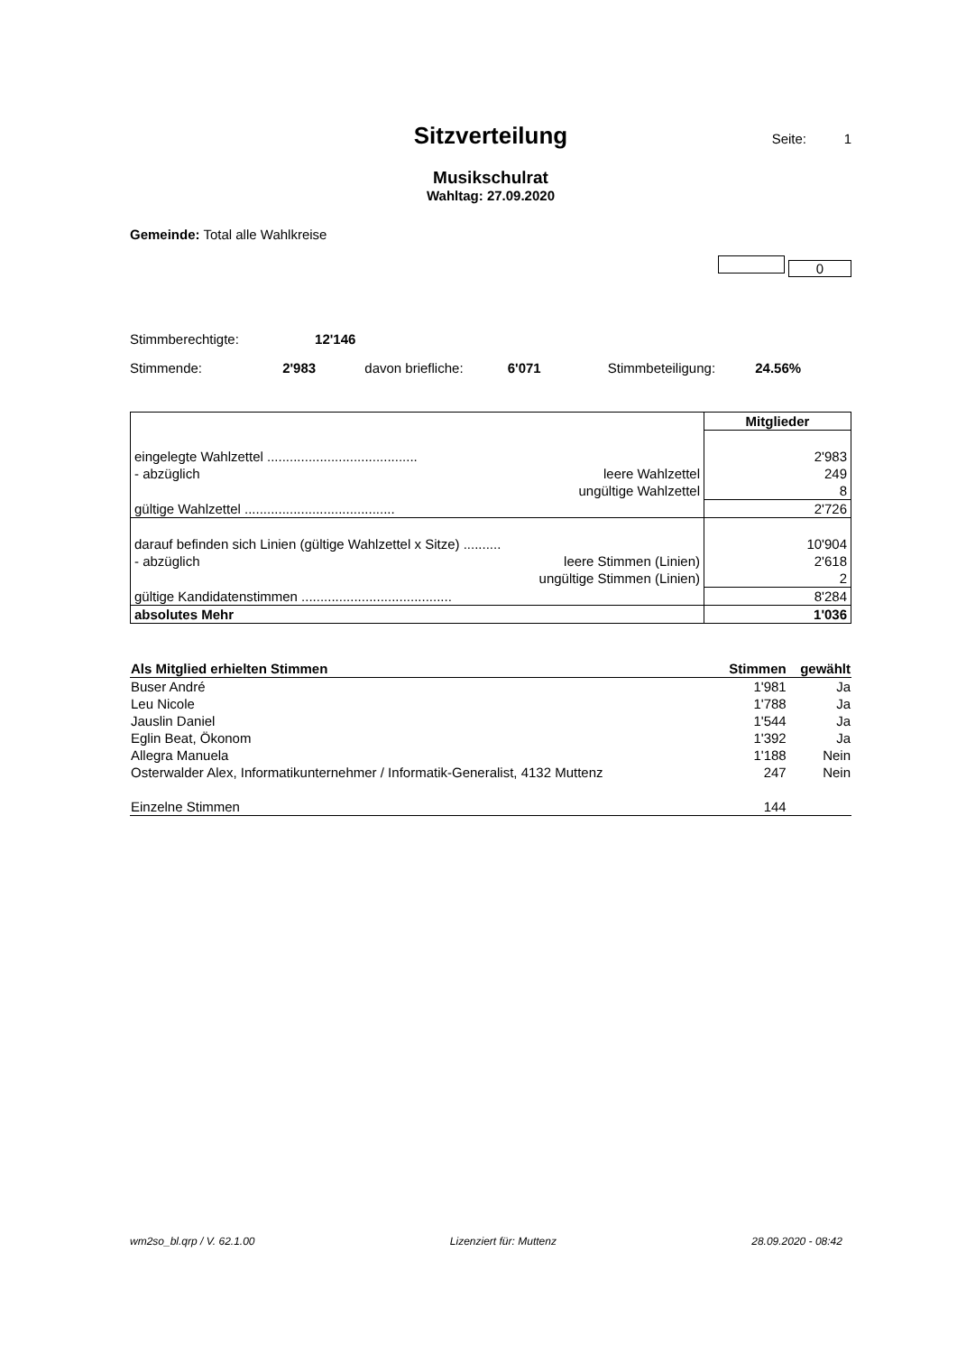Sitzverteilung
Seite: 1
Musikschulrat
Wahltag: 27.09.2020
Gemeinde: Total alle Wahlkreise
0
Stimmberechtigte: 12'146
Stimmende: 2'983 davon briefliche: 6'071 Stimmbeteiligung: 24.56%
| | Mitglieder |
| eingelegte Wahlzettel ........................................ | 2'983 |
| - abzüglich leere Wahlzettel | 249 |
| ungültige Wahlzettel | 8 |
| gültige Wahlzettel ........................................ | 2'726 |
| darauf befinden sich Linien (gültige Wahlzettel x Sitze) .......... | 10'904 |
| - abzüglich leere Stimmen (Linien) | 2'618 |
| ungültige Stimmen (Linien) | 2 |
| gültige Kandidatenstimmen ........................................ | 8'284 |
| absolutes Mehr | 1'036 |
| Als Mitglied erhielten Stimmen | Stimmen | gewählt |
| --- | --- | --- |
| Buser André | 1'981 | Ja |
| Leu Nicole | 1'788 | Ja |
| Jauslin Daniel | 1'544 | Ja |
| Eglin Beat, Ökonom | 1'392 | Ja |
| Allegra Manuela | 1'188 | Nein |
| Osterwalder Alex, Informatikunternehmer / Informatik-Generalist, 4132 Muttenz | 247 | Nein |
| Einzelne Stimmen | 144 | |
wm2so_bl.qrp / V. 62.1.00 Lizenziert für: Muttenz 28.09.2020 - 08:42